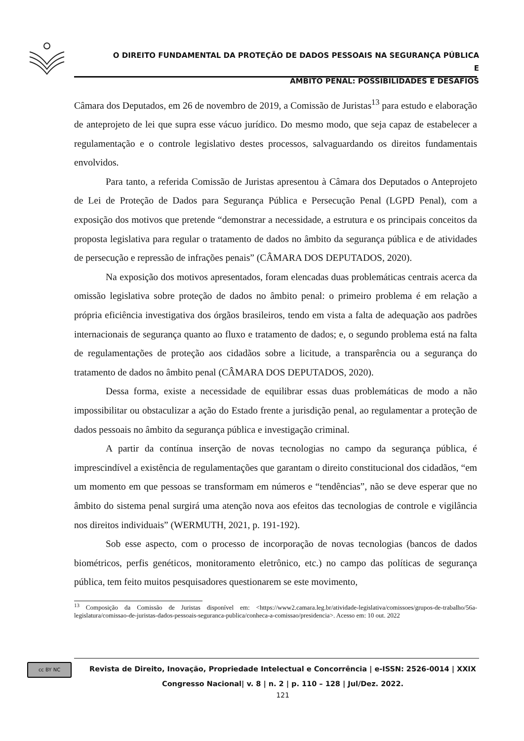O DIREITO FUNDAMENTAL DA PROTEÇÃO DE DADOS PESSOAIS NA SEGURANÇA PÚBLICA E
ÂMBITO PENAL: POSSIBILIDADES E DESAFIOS
Câmara dos Deputados, em 26 de novembro de 2019, a Comissão de Juristas<sup>13</sup> para estudo e elaboração de anteprojeto de lei que supra esse vácuo jurídico. Do mesmo modo, que seja capaz de estabelecer a regulamentação e o controle legislativo destes processos, salvaguardando os direitos fundamentais envolvidos.
Para tanto, a referida Comissão de Juristas apresentou à Câmara dos Deputados o Anteprojeto de Lei de Proteção de Dados para Segurança Pública e Persecução Penal (LGPD Penal), com a exposição dos motivos que pretende “demonstrar a necessidade, a estrutura e os principais conceitos da proposta legislativa para regular o tratamento de dados no âmbito da segurança pública e de atividades de persecução e repressão de infrações penais” (CÂMARA DOS DEPUTADOS, 2020).
Na exposição dos motivos apresentados, foram elencadas duas problemáticas centrais acerca da omissão legislativa sobre proteção de dados no âmbito penal: o primeiro problema é em relação a própria eficiência investigativa dos órgãos brasileiros, tendo em vista a falta de adequação aos padrões internacionais de segurança quanto ao fluxo e tratamento de dados; e, o segundo problema está na falta de regulamentações de proteção aos cidadãos sobre a licitude, a transparência ou a segurança do tratamento de dados no âmbito penal (CÂMARA DOS DEPUTADOS, 2020).
Dessa forma, existe a necessidade de equilibrar essas duas problemáticas de modo a não impossibilitar ou obstaculizar a ação do Estado frente a jurisdição penal, ao regulamentar a proteção de dados pessoais no âmbito da segurança pública e investigação criminal.
A partir da contínua inserção de novas tecnologias no campo da segurança pública, é imprescindível a existência de regulamentações que garantam o direito constitucional dos cidadãos, “em um momento em que pessoas se transformam em números e “tendências”, não se deve esperar que no âmbito do sistema penal surgirá uma atenção nova aos efeitos das tecnologias de controle e vigilância nos direitos individuais” (WERMUTH, 2021, p. 191-192).
Sob esse aspecto, com o processo de incorporação de novas tecnologias (bancos de dados biométricos, perfis genéticos, monitoramento eletrônico, etc.) no campo das políticas de segurança pública, tem feito muitos pesquisadores questionarem se este movimento,
<sup>13</sup> Composição da Comissão de Juristas disponível em: <https://www2.camara.leg.br/atividade-legislativa/comissoes/grupos-de-trabalho/56a-legislatura/comissao-de-juristas-dados-pessoais-seguranca-publica/conheca-a-comissao/presidencia>. Acesso em: 10 out. 2022
cc BY NC
Revista de Direito, Inovação, Propriedade Intelectual e Concorrência | e-ISSN: 2526-0014 | XXIX Congresso Nacional| v. 8 | n. 2 | p. 110 – 128 | Jul/Dez. 2022.
121